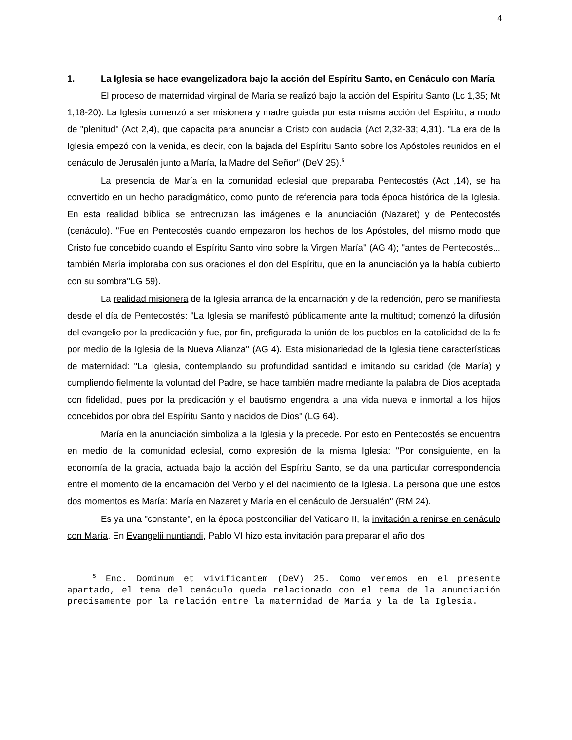4
1. La Iglesia se hace evangelizadora bajo la acción del Espíritu Santo, en Cenáculo con María
El proceso de maternidad virginal de María se realizó bajo la acción del Espíritu Santo (Lc 1,35; Mt 1,18-20). La Iglesia comenzó a ser misionera y madre guiada por esta misma acción del Espíritu, a modo de "plenitud" (Act 2,4), que capacita para anunciar a Cristo con audacia (Act 2,32-33; 4,31). "La era de la Iglesia empezó con la venida, es decir, con la bajada del Espíritu Santo sobre los Apóstoles reunidos en el cenáculo de Jerusalén junto a María, la Madre del Señor" (DeV 25).<sup>5</sup>
La presencia de María en la comunidad eclesial que preparaba Pentecostés (Act ,14), se ha convertido en un hecho paradigmático, como punto de referencia para toda época histórica de la Iglesia. En esta realidad bíblica se entrecruzan las imágenes e la anunciación (Nazaret) y de Pentecostés (cenáculo). "Fue en Pentecostés cuando empezaron los hechos de los Apóstoles, del mismo modo que Cristo fue concebido cuando el Espíritu Santo vino sobre la Virgen María" (AG 4); "antes de Pentecostés... también María imploraba con sus oraciones el don del Espíritu, que en la anunciación ya la había cubierto con su sombra"LG 59).
La realidad misionera de la Iglesia arranca de la encarnación y de la redención, pero se manifiesta desde el día de Pentecostés: "La Iglesia se manifestó públicamente ante la multitud; comenzó la difusión del evangelio por la predicación y fue, por fin, prefigurada la unión de los pueblos en la catolicidad de la fe por medio de la Iglesia de la Nueva Alianza" (AG 4). Esta misionariedad de la Iglesia tiene características de maternidad: "La Iglesia, contemplando su profundidad santidad e imitando su caridad (de María) y cumpliendo fielmente la voluntad del Padre, se hace también madre mediante la palabra de Dios aceptada con fidelidad, pues por la predicación y el bautismo engendra a una vida nueva e inmortal a los hijos concebidos por obra del Espíritu Santo y nacidos de Dios" (LG 64).
María en la anunciación simboliza a la Iglesia y la precede. Por esto en Pentecostés se encuentra en medio de la comunidad eclesial, como expresión de la misma Iglesia: "Por consiguiente, en la economía de la gracia, actuada bajo la acción del Espíritu Santo, se da una particular correspondencia entre el momento de la encarnación del Verbo y el del nacimiento de la Iglesia. La persona que une estos dos momentos es María: María en Nazaret y María en el cenáculo de Jersualén" (RM 24).
Es ya una "constante", en la época postconciliar del Vaticano II, la invitación a renirse en cenáculo con María. En Evangelii nuntiandi, Pablo VI hizo esta invitación para preparar el año dos
<sup>5</sup> Enc. Dominum et vivificantem (DeV) 25. Como veremos en el presente apartado, el tema del cenáculo queda relacionado con el tema de la anunciación precisamente por la relación entre la maternidad de María y la de la Iglesia.